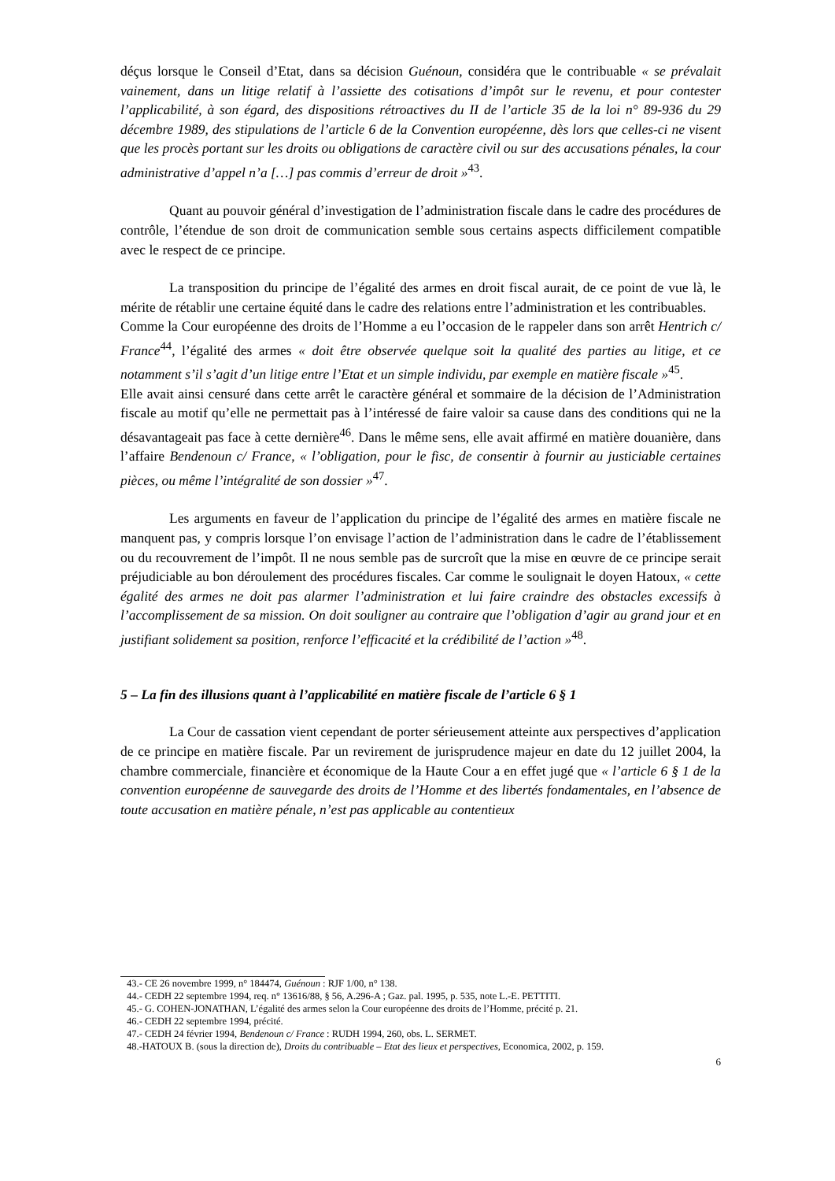déçus lorsque le Conseil d’Etat, dans sa décision Guénoun, considéra que le contribuable « se prévalait vainement, dans un litige relatif à l’assiette des cotisations d’impôt sur le revenu, et pour contester l’applicabilité, à son égard, des dispositions rétroactives du II de l’article 35 de la loi n° 89-936 du 29 décembre 1989, des stipulations de l’article 6 de la Convention européenne, dès lors que celles-ci ne visent que les procès portant sur les droits ou obligations de caractère civil ou sur des accusations pénales, la cour administrative d’appel n’a […] pas commis d’erreur de droit »<sup>43</sup>.
Quant au pouvoir général d’investigation de l’administration fiscale dans le cadre des procédures de contrôle, l’étendue de son droit de communication semble sous certains aspects difficilement compatible avec le respect de ce principe.
La transposition du principe de l’égalité des armes en droit fiscal aurait, de ce point de vue là, le mérite de rétablir une certaine équité dans le cadre des relations entre l’administration et les contribuables.
Comme la Cour européenne des droits de l’Homme a eu l’occasion de le rappeler dans son arrêt Hentrich c/ France<sup>44</sup>, l’égalité des armes « doit être observée quelque soit la qualité des parties au litige, et ce notamment s’il s’agit d’un litige entre l’Etat et un simple individu, par exemple en matière fiscale »<sup>45</sup>.
Elle avait ainsi censuré dans cette arrêt le caractère général et sommaire de la décision de l’Administration fiscale au motif qu’elle ne permettait pas à l’intéressé de faire valoir sa cause dans des conditions qui ne la désavantageait pas face à cette dernière<sup>46</sup>. Dans le même sens, elle avait affirmé en matière douanière, dans l’affaire Bendenoun c/ France, « l’obligation, pour le fisc, de consentir à fournir au justiciable certaines pièces, ou même l’intégralité de son dossier »<sup>47</sup>.
Les arguments en faveur de l’application du principe de l’égalité des armes en matière fiscale ne manquent pas, y compris lorsque l’on envisage l’action de l’administration dans le cadre de l’établissement ou du recouvrement de l’impôt. Il ne nous semble pas de surcroît que la mise en œuvre de ce principe serait préjudiciable au bon déroulement des procédures fiscales. Car comme le soulignait le doyen Hatoux, « cette égalité des armes ne doit pas alarmer l’administration et lui faire craindre des obstacles excessifs à l’accomplissement de sa mission. On doit souligner au contraire que l’obligation d’agir au grand jour et en justifiant solidement sa position, renforce l’efficacité et la crédibilité de l’action »<sup>48</sup>.
5 – La fin des illusions quant à l’applicabilité en matière fiscale de l’article 6 § 1
La Cour de cassation vient cependant de porter sérieusement atteinte aux perspectives d’application de ce principe en matière fiscale. Par un revirement de jurisprudence majeur en date du 12 juillet 2004, la chambre commerciale, financière et économique de la Haute Cour a en effet jugé que « l’article 6 § 1 de la convention européenne de sauvegarde des droits de l’Homme et des libertés fondamentales, en l’absence de toute accusation en matière pénale, n’est pas applicable au contentieux
43.- CE 26 novembre 1999, n° 184474, Guénoun : RJF 1/00, n° 138.
44.- CEDH 22 septembre 1994, req. n° 13616/88, § 56, A.296-A ; Gaz. pal. 1995, p. 535, note L.-E. PETTITI.
45.- G. COHEN-JONATHAN, L’égalité des armes selon la Cour européenne des droits de l’Homme, précité p. 21.
46.- CEDH 22 septembre 1994, précité.
47.- CEDH 24 février 1994, Bendenoun c/ France : RUDH 1994, 260, obs. L. SERMET.
48.-HATOUX B. (sous la direction de), Droits du contribuable – Etat des lieux et perspectives, Economica, 2002, p. 159.
6